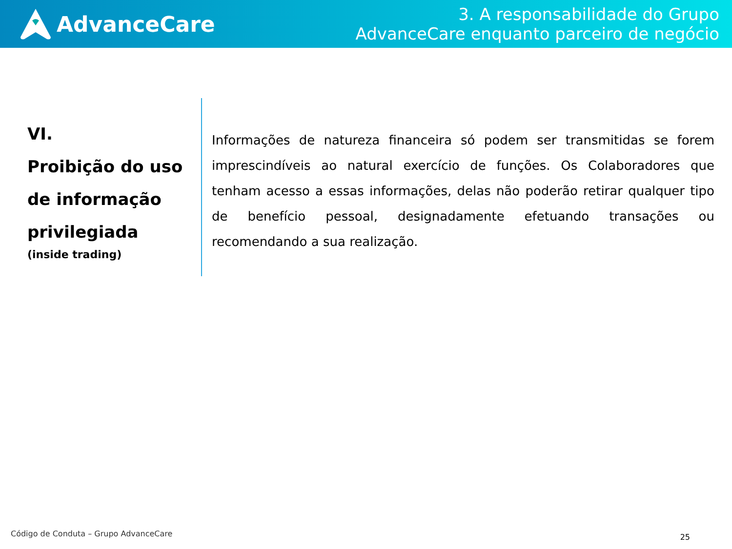AdvanceCare
3. A responsabilidade do Grupo
AdvanceCare enquanto parceiro de negócio
VI.
Proibição do uso de informação privilegiada
(inside trading)
Informações de natureza financeira só podem ser transmitidas se forem imprescindíveis ao natural exercício de funções. Os Colaboradores que tenham acesso a essas informações, delas não poderão retirar qualquer tipo de benefício pessoal, designadamente efetuando transações ou recomendando a sua realização.
Código de Conduta – Grupo AdvanceCare
25